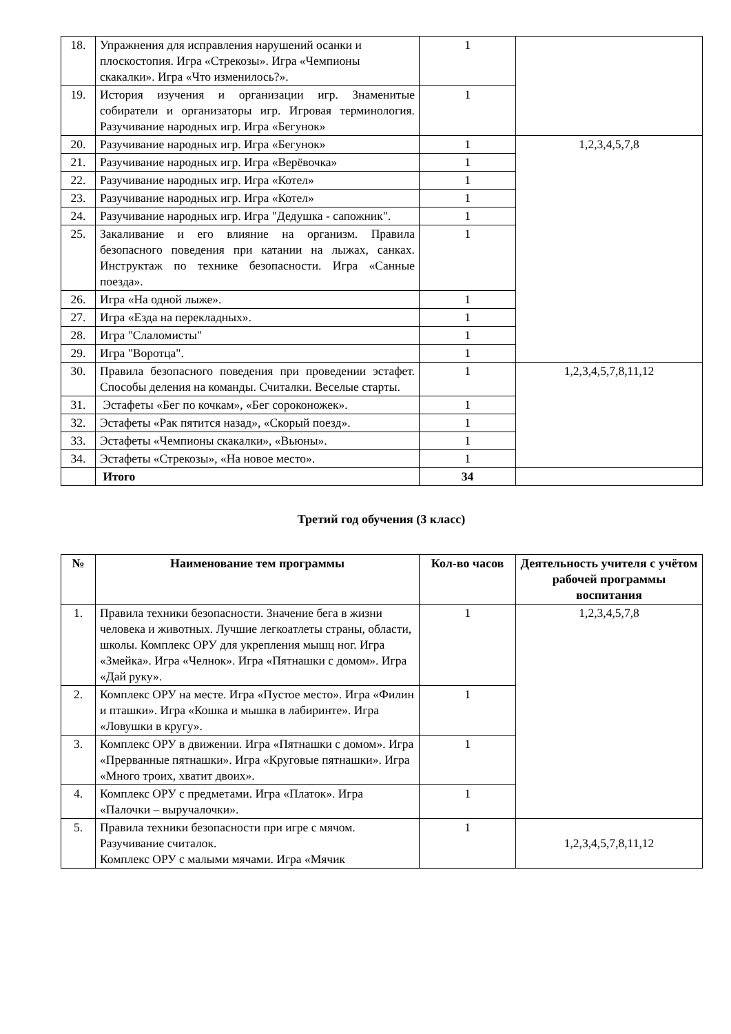| 18. | Упражнения для исправления нарушений осанки и плоскостопия. Игра «Стрекозы». Игра «Чемпионы скакалки». Игра «Что изменилось?». | 1 | |
| 19. | История изучения и организации игр. Знаменитые собиратели и организаторы игр. Игровая терминология. Разучивание народных игр. Игра «Бегунок» | 1 | |
| 20. | Разучивание народных игр. Игра «Бегунок» | 1 | 1,2,3,4,5,7,8 |
| 21. | Разучивание народных игр. Игра «Верёвочка» | 1 | |
| 22. | Разучивание народных игр. Игра «Котел» | 1 | |
| 23. | Разучивание народных игр. Игра «Котел» | 1 | |
| 24. | Разучивание народных игр. Игра "Дедушка - сапожник". | 1 | |
| 25. | Закаливание и его влияние на организм. Правила безопасного поведения при катании на лыжах, санках. Инструктаж по технике безопасности. Игра «Санные поезда». | 1 | |
| 26. | Игра «На одной лыже». | 1 | |
| 27. | Игра «Езда на перекладных». | 1 | |
| 28. | Игра "Слаломисты" | 1 | |
| 29. | Игра "Воротца". | 1 | |
| 30. | Правила безопасного поведения при проведении эстафет. Способы деления на команды. Считалки. Веселые старты. | 1 | 1,2,3,4,5,7,8,11,12 |
| 31. | Эстафеты «Бег по кочкам», «Бег сороконожек». | 1 | |
| 32. | Эстафеты «Рак пятится назад», «Скорый поезд». | 1 | |
| 33. | Эстафеты «Чемпионы скакалки», «Вьюны». | 1 | |
| 34. | Эстафеты «Стрекозы», «На новое место». | 1 | |
| | Итого | 34 | |
Третий год обучения (3 класс)
| № | Наименование тем программы | Кол-во часов | Деятельность учителя с учётом рабочей программы воспитания |
| --- | --- | --- | --- |
| 1. | Правила техники безопасности. Значение бега в жизни человека и животных. Лучшие легкоатлеты страны, области, школы. Комплекс ОРУ для укрепления мышц ног. Игра «Змейка». Игра «Челнок». Игра «Пятнашки с домом». Игра «Дай руку». | 1 | 1,2,3,4,5,7,8 |
| 2. | Комплекс ОРУ на месте. Игра «Пустое место». Игра «Филин и пташки». Игра «Кошка и мышка в лабиринте». Игра «Ловушки в кругу». | 1 | |
| 3. | Комплекс ОРУ в движении. Игра «Пятнашки с домом». Игра «Прерванные пятнашки». Игра «Круговые пятнашки». Игра «Много троих, хватит двоих». | 1 | |
| 4. | Комплекс ОРУ с предметами. Игра «Платок». Игра «Палочки – выручалочки». | 1 | |
| 5. | Правила техники безопасности при игре с мячом. Разучивание считалок. Комплекс ОРУ с малыми мячами. Игра «Мячик | 1 | 1,2,3,4,5,7,8,11,12 |